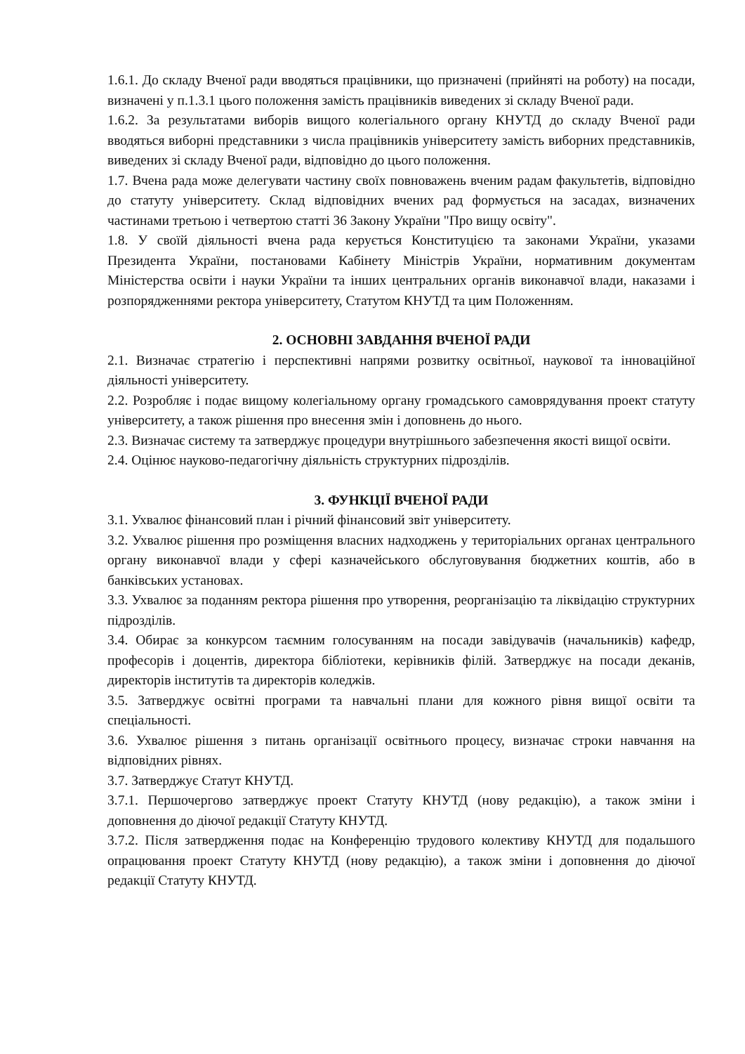1.6.1. До складу Вченої ради вводяться працівники, що призначені (прийняті на роботу) на посади, визначені у п.1.3.1 цього положення замість працівників виведених зі складу Вченої ради.
1.6.2. За результатами виборів вищого колегіального органу КНУТД до складу Вченої ради вводяться виборні представники з числа працівників університету замість виборних представників, виведених зі складу Вченої ради, відповідно до цього положення.
1.7. Вчена рада може делегувати частину своїх повноважень вченим радам факультетів, відповідно до статуту університету. Склад відповідних вчених рад формується на засадах, визначених частинами третьою і четвертою статті 36 Закону України "Про вищу освіту".
1.8. У своїй діяльності вчена рада керується Конституцією та законами України, указами Президента України, постановами Кабінету Міністрів України, нормативним документам Міністерства освіти і науки України та інших центральних органів виконавчої влади, наказами і розпорядженнями ректора університету, Статутом КНУТД та цим Положенням.
2. ОСНОВНІ ЗАВДАННЯ ВЧЕНОЇ РАДИ
2.1. Визначає стратегію і перспективні напрями розвитку освітньої, наукової та інноваційної діяльності університету.
2.2. Розробляє і подає вищому колегіальному органу громадського самоврядування проект статуту університету, а також рішення про внесення змін і доповнень до нього.
2.3. Визначає систему та затверджує процедури внутрішнього забезпечення якості вищої освіти.
2.4. Оцінює науково-педагогічну діяльність структурних підрозділів.
3. ФУНКЦІЇ ВЧЕНОЇ РАДИ
3.1. Ухвалює фінансовий план і річний фінансовий звіт університету.
3.2. Ухвалює рішення про розміщення власних надходжень у територіальних органах центрального органу виконавчої влади у сфері казначейського обслуговування бюджетних коштів, або в банківських установах.
3.3. Ухвалює за поданням ректора рішення про утворення, реорганізацію та ліквідацію структурних підрозділів.
3.4. Обирає за конкурсом таємним голосуванням на посади завідувачів (начальників) кафедр, професорів і доцентів, директора бібліотеки, керівників філій. Затверджує на посади деканів, директорів інститутів та директорів коледжів.
3.5. Затверджує освітні програми та навчальні плани для кожного рівня вищої освіти та спеціальності.
3.6. Ухвалює рішення з питань організації освітнього процесу, визначає строки навчання на відповідних рівнях.
3.7. Затверджує Статут КНУТД.
3.7.1. Першочергово затверджує проект Статуту КНУТД (нову редакцію), а також зміни і доповнення до діючої редакції Статуту КНУТД.
3.7.2. Після затвердження подає на Конференцію трудового колективу КНУТД для подальшого опрацювання проект Статуту КНУТД (нову редакцію), а також зміни і доповнення до діючої редакції Статуту КНУТД.